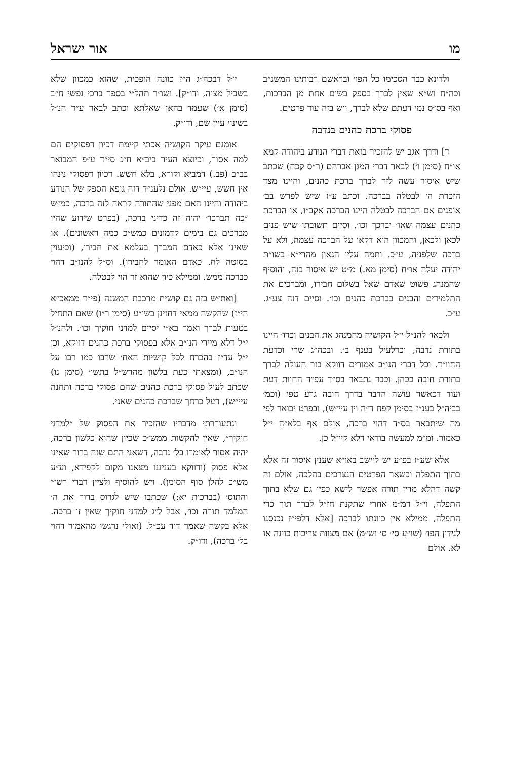מו אור ישראל
ולדינא כבר הסכימו כל הפו׳ ובראשם רבותינו המשנ״ב וכה״ח וש״א שאין לברך בספק בשום אחת מן הברכות, ואף בס״ס נמי דעתם שלא לברך, ויש בזה עוד פרטים.
פסוקי ברכת כהנים בנדבה
ד] ודרך אגב יש להזכיר בזאת דברי הנודע ביהודה קמא או״ח (סימן ו׳) לבאר דברי המגן אברהם (ר״ס קכח) שכתב שיש איסור עשה לזר לברך ברכת כהנים, והיינו מצד הזכרת ה׳ לבטלה בברכה. וכתב ע״ז שיש לפרש בב׳ אופנים אם הברכה לבטלה היינו הברכה אקב״ו, או הברכת כהנים עצמה שאו׳ יברכך וכו׳. וסיים תשובתו שיש פנים לכאן ולכאן, והמכוון הוא דקאי על הברכה עצמה, ולא על ברכה שלפניה, ע״כ. ותמה עליו הגאון מהרי״א בשו״ת יהודה יעלה או״ח (סימן מא.) מ״ט יש איסור בזה, והוסיף שהמנהג פשוט שאדם שאל בשלום חבירו, ומברכים את התלמידים והבנים בברכת כהנים וכו׳. וסיים דזה צע״ג. ע״כ.
ולכאו׳ להנ״ל י״ל הקושיה מהמנהג את הבנים וכדו׳ היינו בתורת נדבה, וכדלעיל בענף ב׳. ובכה״ג שרי וכדעת החוו״ד. וכל דברי הנו״ב אמורים דווקא בזר העולה לברך בתורת חובה ככהן. וכבר נתבאר בס״ד עפ״ד החוות דעת ועוד דכאשר עושה הדבר בדרך חובה גרע טפי (וכמ׳ בביה״ל בענ״ז בסימן קפח ד״ה וין עיי״ש), ובפרט יבואר לפי מה שיתבאר בס״ד דהוי ברכה, אולם אף בלא״ה י״ל כאמור. ומ״מ למעשה בודאי דלא קיי״ל כן.
אלא שע״ז בפ״ע יש ליישב באו״א שענין איסור זה אלא בתוך התפלה וכשאר הפרטים הנצרכים בהלכה, אולם זה קשה דהלא מדין תורה אפשר לישא כפיו גם שלא בתוך התפלה, וי״ל דמ״מ אחרי שתקנת חז״ל לברך תוך כדי התפלה, ממילא אין כוונתו לברכה [אלא דלפי״ז נכנסנו לנידון הפו׳ (שו״ע סי׳ ס׳ וש״מ) אם מצוות צריכות כוונה או לא. אולם
י״ל דבכה״ג ה״ז כוונה הופכית, שהוא כמכוון שלא בשביל מצוה, ודו״ק]. ושו״ר תהל״י בספר ברכי נפשי ח״ב (סימן א׳) שעמד בהאי שאלתא וכתב לבאר ע״ד הנ״ל בשינוי עיין שם, ודו״ק.
אומנם עיקר הקושיה אכתי קיימת דכיון דפסוקים הם למה אסור, וכיוצא העיר ביב״א ח״ג סי״ד ע״פ המבואר בב״ב (פב.) דמביא וקורא, בלא חשש. דכיון דפסוקי נינהו אין חשש, עיי״ש. אולם נלענ״ד דזה גופא הספק של הנודע ביהודה והיינו האם מפני שהתורה קראה לזה ברכה, כמ״ש ״כה תברכו״ יהיה זה כדיני ברכה, (בפרט שידוע שהיו מברכים גם בימים קדמונים כמש״כ כמה ראשונים). או שאינו אלא כאדם המברך בעלמא את חבירו, (וכיעוין בסוטה לח. כאדם האומר לחבירו). וס״ל להנו״ב דהוי כברכה ממש. וממילא כיון שהוא זר הוי לבטלה.
[ואת״ש בזה גם קושית מרכבת המשנה (פי״ד ממאכ״א הי״ז) שהקשה ממאי דחזינן בשו״ע (סימן ר״ו) שאם התחיל בטעות לברך ואמר בא״י יסיים למדני חוקיך וכו׳. ולהנ״ל י״ל דלא מיירי הנו״ב אלא בפסוקי ברכת כהנים דווקא, וכן י״ל עד״ז בהכרח לכל קושיות האח׳ שרבו כמו רבו על הנו״ב, (ומצאתי כעת בלשון מהרש״ל בתשו׳ (סימן נו) שכתב לעיל פסוקי ברכת כהנים שהם פסוקי ברכה ותחנה עיי״ש), דעל כרחך שברכת כהנים שאני.
ונתעוררתי מדבריו שהזכיר את הפסוק של ״למדני חוקיך״, שאין להקשות ממש״כ שכיון שהוא כלשון ברכה, יהיה אסור לאומרו בל׳ נדבה, דשאני התם שזה ברור שאינו אלא פסוק (ודווקא בעניננו מצאנו מקום לקפידא, וע״ע מש״כ להלן סוף הסימן). ויש להוסיף ולציין דברי רש״י והתוס׳ (בברכות יא:) שכתבו שיש לגרוס ברוך את ה׳ המלמד תורה וכו׳, אבל ל״ג למדני חוקיך שאין זו ברכה. אלא בקשה שאמר דוד עכ״ל. (ואולי נרגשו מהאמור דהוי בל׳ ברכה), ודו״ק.